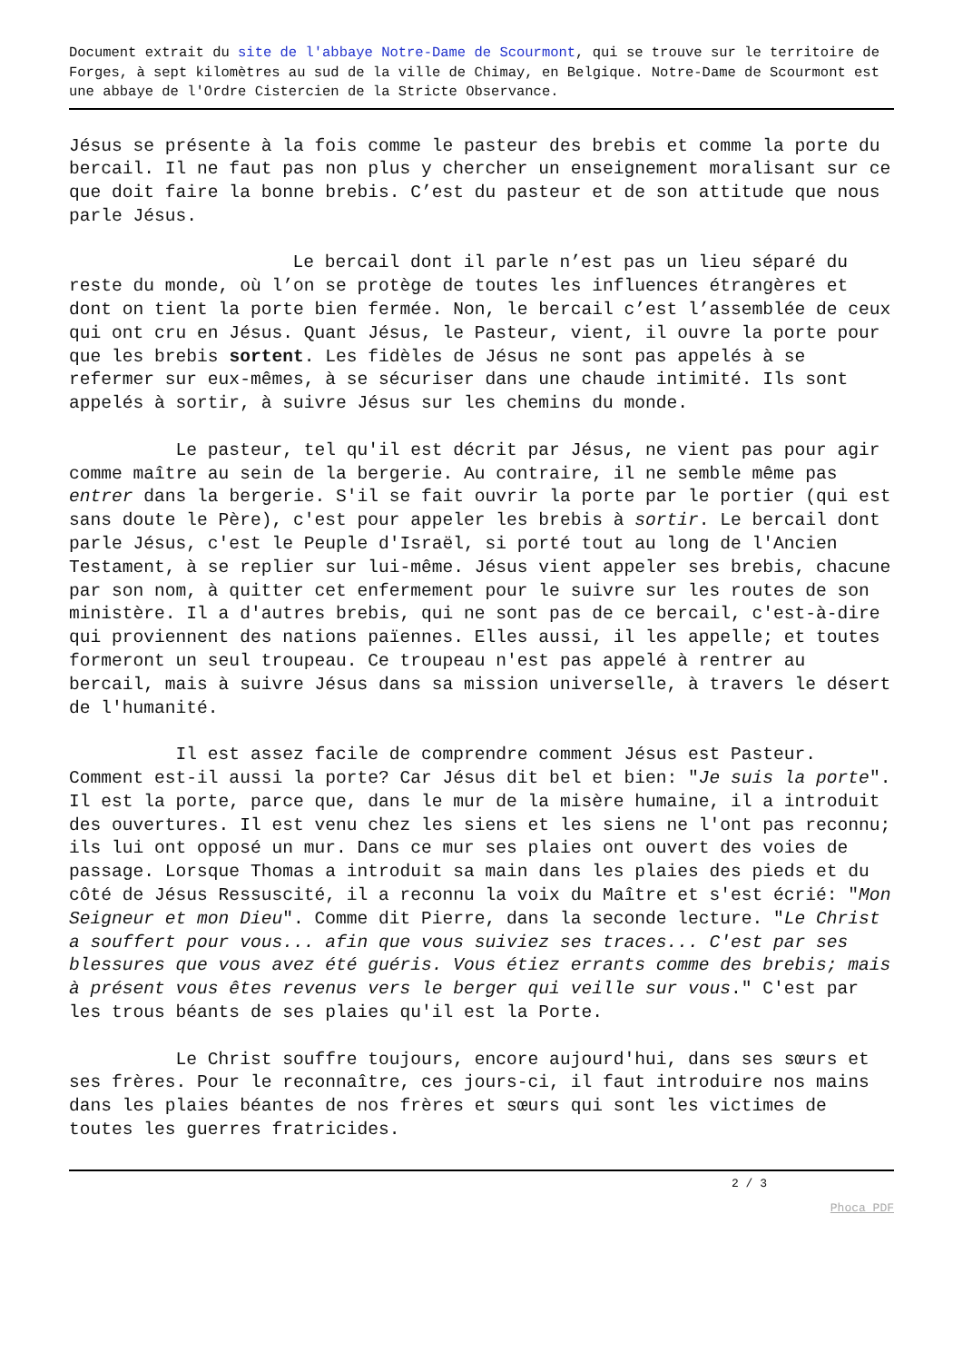Document extrait du site de l'abbaye Notre-Dame de Scourmont, qui se trouve sur le territoire de Forges, à sept kilomètres au sud de la ville de Chimay, en Belgique. Notre-Dame de Scourmont est une abbaye de l'Ordre Cistercien de la Stricte Observance.
Jésus se présente à la fois comme le pasteur des brebis et comme la porte du bercail. Il ne faut pas non plus y chercher un enseignement moralisant sur ce que doit faire la bonne brebis. C’est du pasteur et de son attitude que nous parle Jésus.
Le bercail dont il parle n’est pas un lieu séparé du reste du monde, où l’on se protège de toutes les influences étrangères et dont on tient la porte bien fermée. Non, le bercail c’est l’assemblée de ceux qui ont cru en Jésus. Quant Jésus, le Pasteur, vient, il ouvre la porte pour que les brebis sortent. Les fidèles de Jésus ne sont pas appelés à se refermer sur eux-mêmes, à se sécuriser dans une chaude intimité. Ils sont appelés à sortir, à suivre Jésus sur les chemins du monde.
Le pasteur, tel qu'il est décrit par Jésus, ne vient pas pour agir comme maître au sein de la bergerie. Au contraire, il ne semble même pas entrer dans la bergerie. S'il se fait ouvrir la porte par le portier (qui est sans doute le Père), c'est pour appeler les brebis à sortir. Le bercail dont parle Jésus, c'est le Peuple d'Israël, si porté tout au long de l'Ancien Testament, à se replier sur lui-même. Jésus vient appeler ses brebis, chacune par son nom, à quitter cet enfermement pour le suivre sur les routes de son ministère. Il a d'autres brebis, qui ne sont pas de ce bercail, c'est-à-dire qui proviennent des nations païennes. Elles aussi, il les appelle; et toutes formeront un seul troupeau. Ce troupeau n'est pas appelé à rentrer au bercail, mais à suivre Jésus dans sa mission universelle, à travers le désert de l'humanité.
Il est assez facile de comprendre comment Jésus est Pasteur. Comment est-il aussi la porte? Car Jésus dit bel et bien: "Je suis la porte". Il est la porte, parce que, dans le mur de la misère humaine, il a introduit des ouvertures. Il est venu chez les siens et les siens ne l'ont pas reconnu; ils lui ont opposé un mur. Dans ce mur ses plaies ont ouvert des voies de passage. Lorsque Thomas a introduit sa main dans les plaies des pieds et du côté de Jésus Ressuscité, il a reconnu la voix du Maître et s'est écrié: "Mon Seigneur et mon Dieu". Comme dit Pierre, dans la seconde lecture. "Le Christ a souffert pour vous... afin que vous suiviez ses traces... C'est par ses blessures que vous avez été guéris. Vous étiez errants comme des brebis; mais à présent vous êtes revenus vers le berger qui veille sur vous." C'est par les trous béants de ses plaies qu'il est la Porte.
Le Christ souffre toujours, encore aujourd'hui, dans ses sœurs et ses frères. Pour le reconnaître, ces jours-ci, il faut introduire nos mains dans les plaies béantes de nos frères et sœurs qui sont les victimes de toutes les guerres fratricides.
2 / 3
Phoca PDF